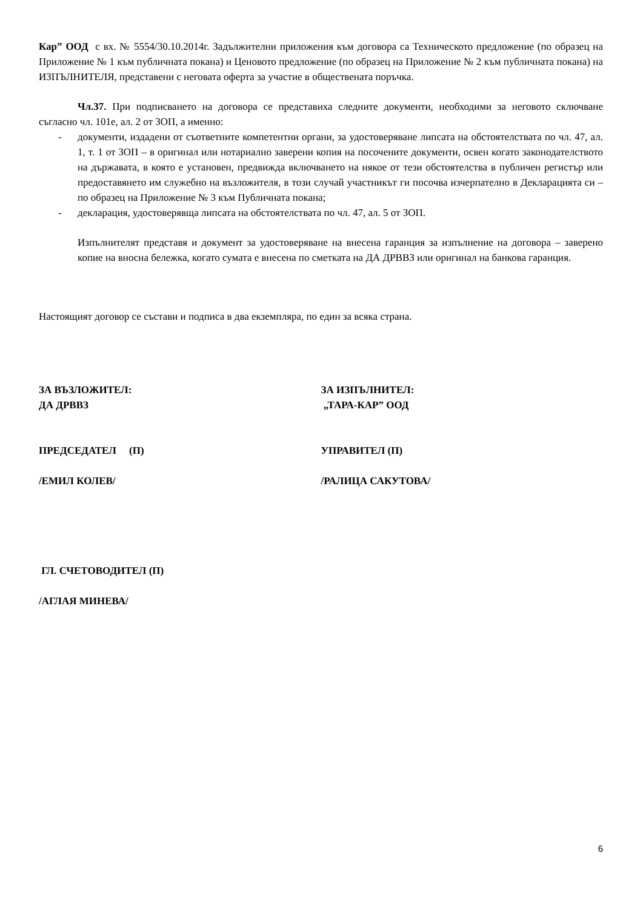Кар” ООД с вх. № 5554/30.10.2014г. Задължителни приложения към договора са Техническото предложение (по образец на Приложение № 1 към публичната покана) и Ценовото предложение (по образец на Приложение № 2 към публичната покана) на ИЗПЪЛНИТЕЛЯ, представени с неговата оферта за участие в обществената поръчка.
Чл.37. При подписването на договора се представиха следните документи, необходими за неговото сключване съгласно чл. 101е, ал. 2 от ЗОП, а именно:
- документи, издадени от съответните компетентни органи, за удостоверяване липсата на обстоятелствата по чл. 47, ал. 1, т. 1 от ЗОП – в оригинал или нотариално заверени копия на посочените документи, освен когато законодателството на държавата, в която е установен, предвижда включването на някое от тези обстоятелства в публичен регистър или предоставянето им служебно на възложителя, в този случай участникът ги посочва изчерпателно в Декларацията си – по образец на Приложение № 3 към Публичната покана;
- декларация, удостоверявща липсата на обстоятелствата по чл. 47, ал. 5 от ЗОП.
Изпълнителят представя и документ за удостоверяване на внесена гаранция за изпълнение на договора – заверено копие на вносна бележка, когато сумата е внесена по сметката на ДА ДРВВЗ или оригинал на банкова гаранция.
Настоящият договор се състави и подписа в два екземпляра, по един за всяка страна.
ЗА ВЪЗЛОЖИТЕЛ:
ДА ДРВВЗ
ЗА ИЗПЪЛНИТЕЛ:
„ТАРА-КАР” ООД
ПРЕДСЕДАТЕЛ (П) УПРАВИТЕЛ (П)
/ЕМИЛ КОЛЕВ/ /РАЛИЦА САКУТОВА/
ГЛ. СЧЕТОВОДИТЕЛ (П)
/АГЛАЯ МИНЕВА/
6